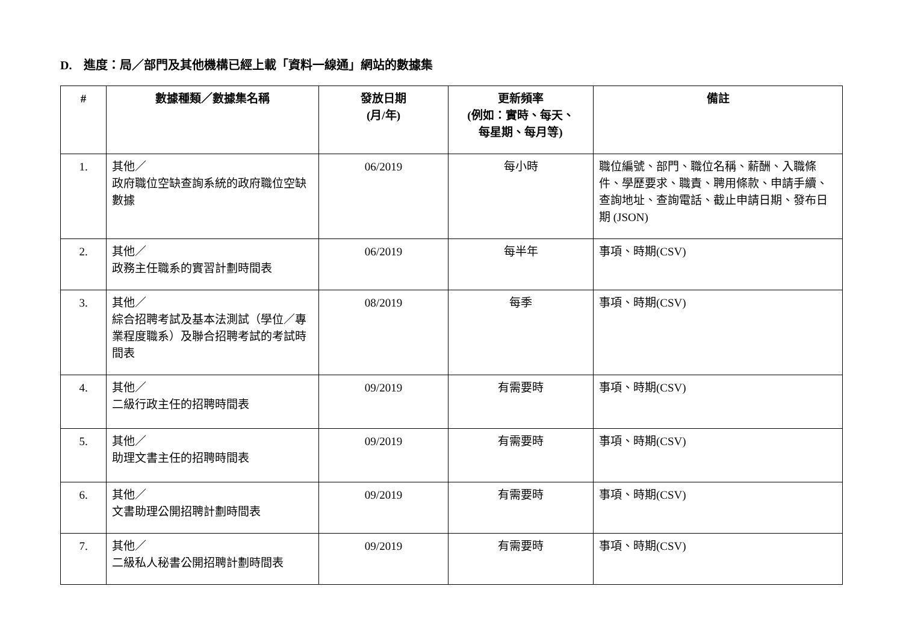D. 進度：局／部門及其他機構已經上載「資料一線通」網站的數據集
| # | 數據種類／數據集名稱 | 發放日期 (月/年) | 更新頻率 (例如：實時、每天、 每星期、每月等) | 備註 |
| --- | --- | --- | --- | --- |
| 1. | 其他／ 政府職位空缺查詢系統的政府職位空缺數據 | 06/2019 | 每小時 | 職位編號、部門、職位名稱、薪酬、入職條件、學歷要求、職責、聘用條款、申請手續、查詢地址、查詢電話、截止申請日期、發布日期 (JSON) |
| 2. | 其他／ 政務主任職系的實習計劃時間表 | 06/2019 | 每半年 | 事項、時期(CSV) |
| 3. | 其他／ 綜合招聘考試及基本法測試（學位／專業程度職系）及聯合招聘考試的考試時間表 | 08/2019 | 每季 | 事項、時期(CSV) |
| 4. | 其他／ 二級行政主任的招聘時間表 | 09/2019 | 有需要時 | 事項、時期(CSV) |
| 5. | 其他／ 助理文書主任的招聘時間表 | 09/2019 | 有需要時 | 事項、時期(CSV) |
| 6. | 其他／ 文書助理公開招聘計劃時間表 | 09/2019 | 有需要時 | 事項、時期(CSV) |
| 7. | 其他／ 二級私人秘書公開招聘計劃時間表 | 09/2019 | 有需要時 | 事項、時期(CSV) |